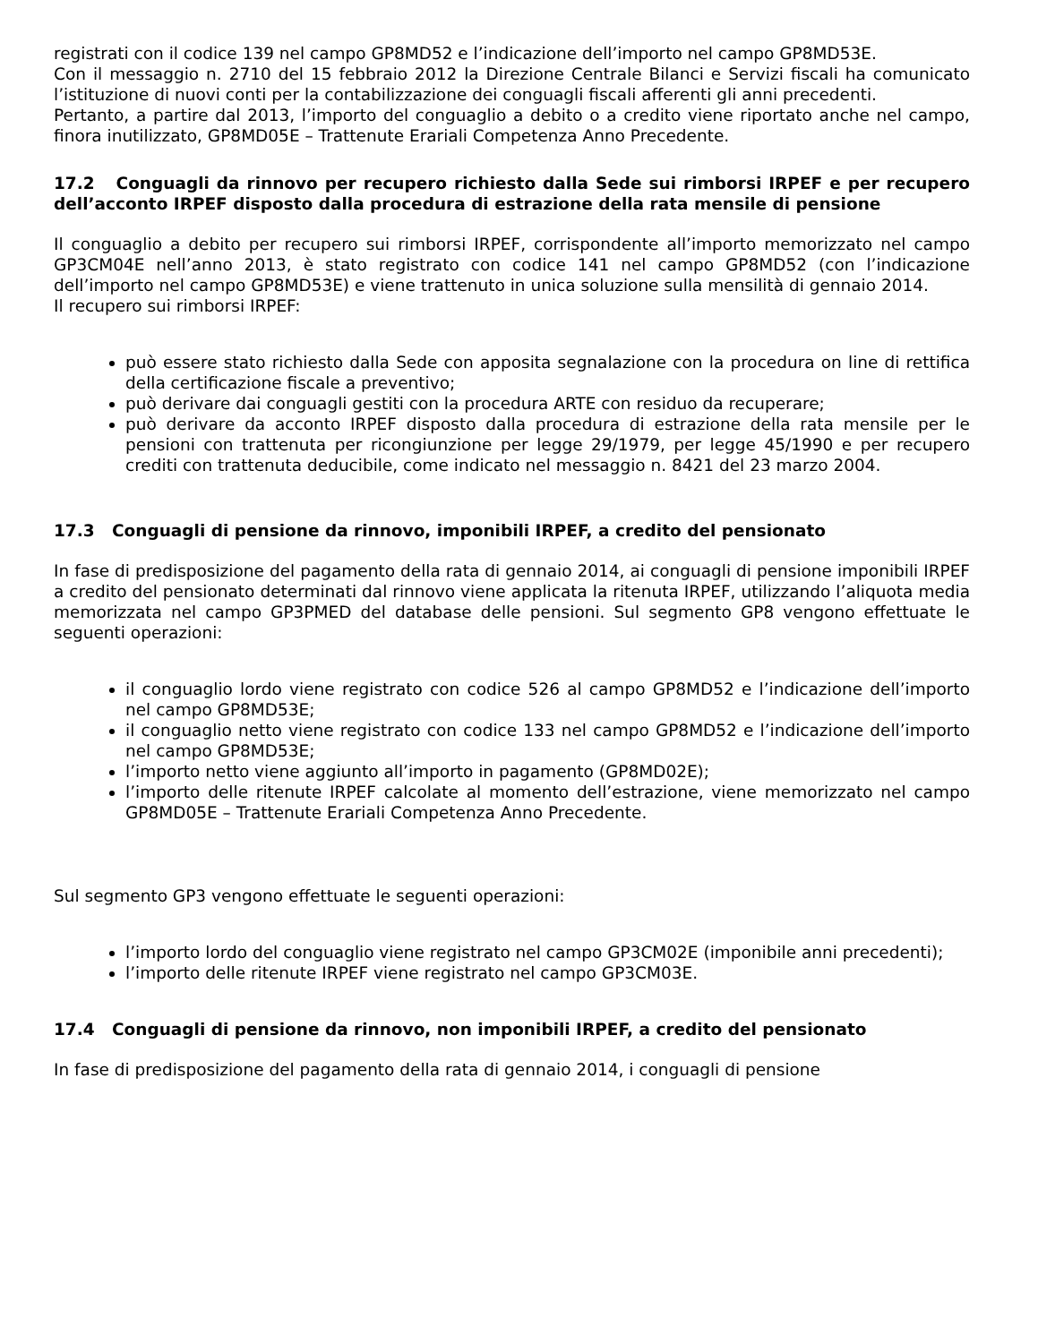registrati con il codice 139 nel campo GP8MD52 e l’indicazione dell’importo nel campo GP8MD53E.
Con il messaggio n. 2710 del 15 febbraio 2012 la Direzione Centrale Bilanci e Servizi fiscali ha comunicato l’istituzione di nuovi conti per la contabilizzazione dei conguagli fiscali afferenti gli anni precedenti.
Pertanto, a partire dal 2013, l’importo del conguaglio a debito o a credito viene riportato anche nel campo, finora inutilizzato, GP8MD05E – Trattenute Erariali Competenza Anno Precedente.
17.2 Conguagli da rinnovo per recupero richiesto dalla Sede sui rimborsi IRPEF e per recupero dell’acconto IRPEF disposto dalla procedura di estrazione della rata mensile di pensione
Il conguaglio a debito per recupero sui rimborsi IRPEF, corrispondente all’importo memorizzato nel campo GP3CM04E nell’anno 2013, è stato registrato con codice 141 nel campo GP8MD52 (con l’indicazione dell’importo nel campo GP8MD53E) e viene trattenuto in unica soluzione sulla mensilità di gennaio 2014.
Il recupero sui rimborsi IRPEF:
può essere stato richiesto dalla Sede con apposita segnalazione con la procedura on line di rettifica della certificazione fiscale a preventivo;
può derivare dai conguagli gestiti con la procedura ARTE con residuo da recuperare;
può derivare da acconto IRPEF disposto dalla procedura di estrazione della rata mensile per le pensioni con trattenuta per ricongiunzione per legge 29/1979, per legge 45/1990 e per recupero crediti con trattenuta deducibile, come indicato nel messaggio n. 8421 del 23 marzo 2004.
17.3 Conguagli di pensione da rinnovo, imponibili IRPEF, a credito del pensionato
In fase di predisposizione del pagamento della rata di gennaio 2014, ai conguagli di pensione imponibili IRPEF a credito del pensionato determinati dal rinnovo viene applicata la ritenuta IRPEF, utilizzando l’aliquota media memorizzata nel campo GP3PMED del database delle pensioni. Sul segmento GP8 vengono effettuate le seguenti operazioni:
il conguaglio lordo viene registrato con codice 526 al campo GP8MD52 e l’indicazione dell’importo nel campo GP8MD53E;
il conguaglio netto viene registrato con codice 133 nel campo GP8MD52 e l’indicazione dell’importo nel campo GP8MD53E;
l’importo netto viene aggiunto all’importo in pagamento (GP8MD02E);
l’importo delle ritenute IRPEF calcolate al momento dell’estrazione, viene memorizzato nel campo GP8MD05E – Trattenute Erariali Competenza Anno Precedente.
Sul segmento GP3 vengono effettuate le seguenti operazioni:
l’importo lordo del conguaglio viene registrato nel campo GP3CM02E (imponibile anni precedenti);
l’importo delle ritenute IRPEF viene registrato nel campo GP3CM03E.
17.4 Conguagli di pensione da rinnovo, non imponibili IRPEF, a credito del pensionato
In fase di predisposizione del pagamento della rata di gennaio 2014, i conguagli di pensione